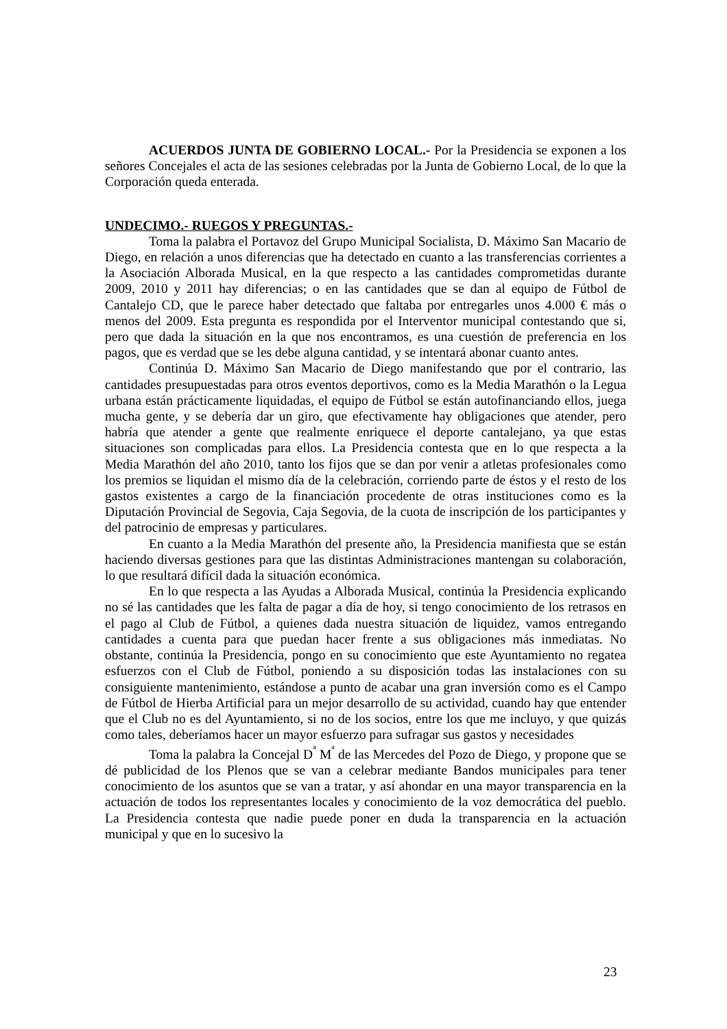ACUERDOS JUNTA DE GOBIERNO LOCAL.- Por la Presidencia se exponen a los señores Concejales el acta de las sesiones celebradas por la Junta de Gobierno Local, de lo que la Corporación queda enterada.
UNDECIMO.- RUEGOS Y PREGUNTAS.-
Toma la palabra el Portavoz del Grupo Municipal Socialista, D. Máximo San Macario de Diego, en relación a unos diferencias que ha detectado en cuanto a las transferencias corrientes a la Asociación Alborada Musical, en la que respecto a las cantidades comprometidas durante 2009, 2010 y 2011 hay diferencias; o en las cantidades que se dan al equipo de Fútbol de Cantalejo CD, que le parece haber detectado que faltaba por entregarles unos 4.000 € más o menos del 2009. Esta pregunta es respondida por el Interventor municipal contestando que si, pero que dada la situación en la que nos encontramos, es una cuestión de preferencia en los pagos, que es verdad que se les debe alguna cantidad, y se intentará abonar cuanto antes.
Continúa D. Máximo San Macario de Diego manifestando que por el contrario, las cantidades presupuestadas para otros eventos deportivos, como es la Media Marathón o la Legua urbana están prácticamente liquidadas, el equipo de Fútbol se están autofinanciando ellos, juega mucha gente, y se debería dar un giro, que efectivamente hay obligaciones que atender, pero habría que atender a gente que realmente enriquece el deporte cantalejano, ya que estas situaciones son complicadas para ellos. La Presidencia contesta que en lo que respecta a la Media Marathón del año 2010, tanto los fijos que se dan por venir a atletas profesionales como los premios se liquidan el mismo día de la celebración, corriendo parte de éstos y el resto de los gastos existentes a cargo de la financiación procedente de otras instituciones como es la Diputación Provincial de Segovia, Caja Segovia, de la cuota de inscripción de los participantes y del patrocinio de empresas y particulares.
En cuanto a la Media Marathón del presente año, la Presidencia manifiesta que se están haciendo diversas gestiones para que las distintas Administraciones mantengan su colaboración, lo que resultará difícil dada la situación económica.
En lo que respecta a las Ayudas a Alborada Musical, continúa la Presidencia explicando no sé las cantidades que les falta de pagar a día de hoy, si tengo conocimiento de los retrasos en el pago al Club de Fútbol, a quienes dada nuestra situación de liquidez, vamos entregando cantidades a cuenta para que puedan hacer frente a sus obligaciones más inmediatas. No obstante, continúa la Presidencia, pongo en su conocimiento que este Ayuntamiento no regatea esfuerzos con el Club de Fútbol, poniendo a su disposición todas las instalaciones con su consiguiente mantenimiento, estándose a punto de acabar una gran inversión como es el Campo de Fútbol de Hierba Artificial para un mejor desarrollo de su actividad, cuando hay que entender que el Club no es del Ayuntamiento, si no de los socios, entre los que me incluyo, y que quizás como tales, deberíamos hacer un mayor esfuerzo para sufragar sus gastos y necesidades
Toma la palabra la Concejal D<sup>ª</sup> M<sup>ª</sup> de las Mercedes del Pozo de Diego, y propone que se dé publicidad de los Plenos que se van a celebrar mediante Bandos municipales para tener conocimiento de los asuntos que se van a tratar, y así ahondar en una mayor transparencia en la actuación de todos los representantes locales y conocimiento de la voz democrática del pueblo. La Presidencia contesta que nadie puede poner en duda la transparencia en la actuación municipal y que en lo sucesivo la
23